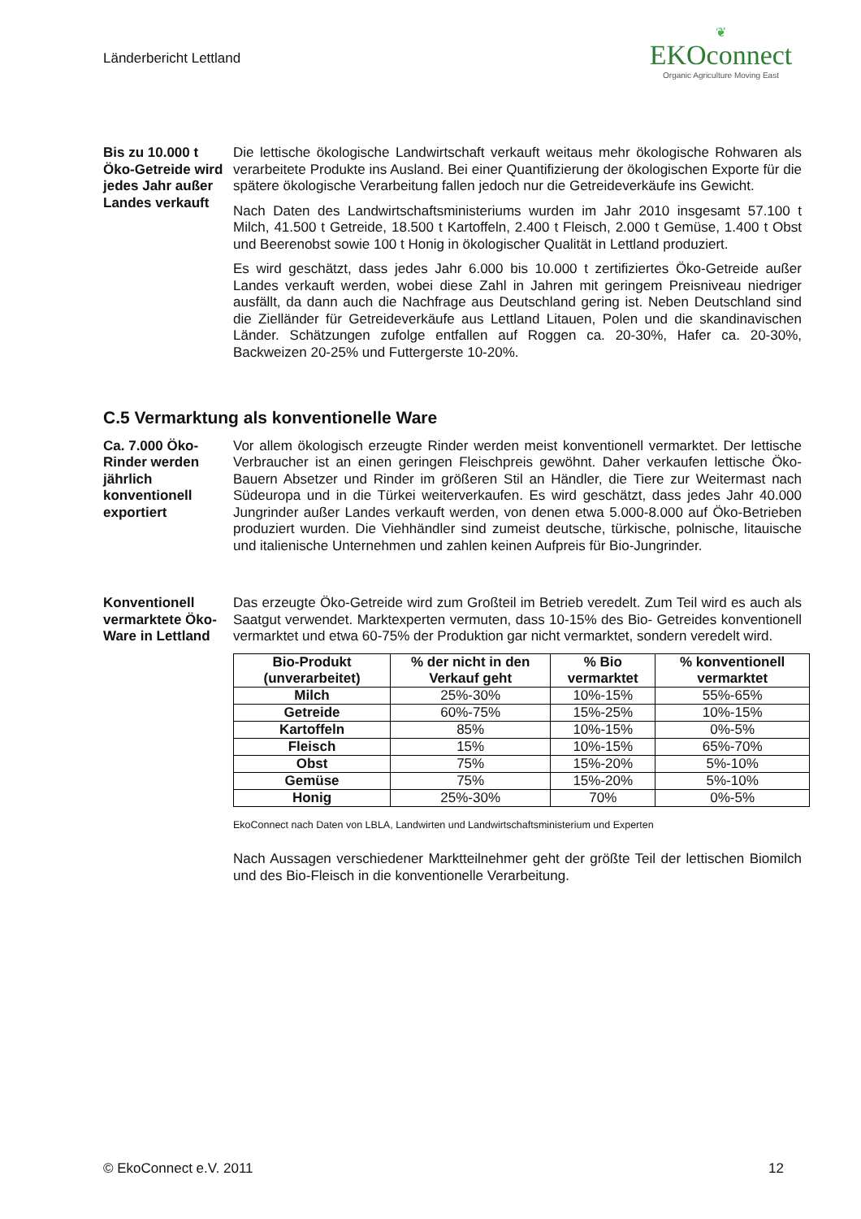Länderbericht Lettland
❦
EKOconnect
Organic Agriculture Moving East
Bis zu 10.000 t Öko-Getreide wird jedes Jahr außer Landes verkauft
Die lettische ökologische Landwirtschaft verkauft weitaus mehr ökologische Rohwaren als verarbeitete Produkte ins Ausland. Bei einer Quantifizierung der ökologischen Exporte für die spätere ökologische Verarbeitung fallen jedoch nur die Getreideverkäufe ins Gewicht.
Nach Daten des Landwirtschaftsministeriums wurden im Jahr 2010 insgesamt 57.100 t Milch, 41.500 t Getreide, 18.500 t Kartoffeln, 2.400 t Fleisch, 2.000 t Gemüse, 1.400 t Obst und Beerenobst sowie 100 t Honig in ökologischer Qualität in Lettland produziert.
Es wird geschätzt, dass jedes Jahr 6.000 bis 10.000 t zertifiziertes Öko-Getreide außer Landes verkauft werden, wobei diese Zahl in Jahren mit geringem Preisniveau niedriger ausfällt, da dann auch die Nachfrage aus Deutschland gering ist. Neben Deutschland sind die Zielländer für Getreideverkäufe aus Lettland Litauen, Polen und die skandinavischen Länder. Schätzungen zufolge entfallen auf Roggen ca. 20-30%, Hafer ca. 20-30%, Backweizen 20-25% und Futtergerste 10-20%.
C.5 Vermarktung als konventionelle Ware
Ca. 7.000 Öko-Rinder werden jährlich konventionell exportiert
Vor allem ökologisch erzeugte Rinder werden meist konventionell vermarktet. Der lettische Verbraucher ist an einen geringen Fleischpreis gewöhnt. Daher verkaufen lettische Öko-Bauern Absetzer und Rinder im größeren Stil an Händler, die Tiere zur Weitermast nach Südeuropa und in die Türkei weiterverkaufen. Es wird geschätzt, dass jedes Jahr 40.000 Jungrinder außer Landes verkauft werden, von denen etwa 5.000-8.000 auf Öko-Betrieben produziert wurden. Die Viehhändler sind zumeist deutsche, türkische, polnische, litauische und italienische Unternehmen und zahlen keinen Aufpreis für Bio-Jungrinder.
Konventionell vermarktete Öko-Ware in Lettland
Das erzeugte Öko-Getreide wird zum Großteil im Betrieb veredelt. Zum Teil wird es auch als Saatgut verwendet. Marktexperten vermuten, dass 10-15% des Bio- Getreides konventionell vermarktet und etwa 60-75% der Produktion gar nicht vermarktet, sondern veredelt wird.
| Bio-Produkt (unverarbeitet) | % der nicht in den Verkauf geht | % Bio vermarktet | % konventionell vermarktet |
| --- | --- | --- | --- |
| Milch | 25%-30% | 10%-15% | 55%-65% |
| Getreide | 60%-75% | 15%-25% | 10%-15% |
| Kartoffeln | 85% | 10%-15% | 0%-5% |
| Fleisch | 15% | 10%-15% | 65%-70% |
| Obst | 75% | 15%-20% | 5%-10% |
| Gemüse | 75% | 15%-20% | 5%-10% |
| Honig | 25%-30% | 70% | 0%-5% |
EkoConnect nach Daten von LBLA, Landwirten und Landwirtschaftsministerium und Experten
Nach Aussagen verschiedener Marktteilnehmer geht der größte Teil der lettischen Biomilch und des Bio-Fleisch in die konventionelle Verarbeitung.
© EkoConnect e.V. 2011 12